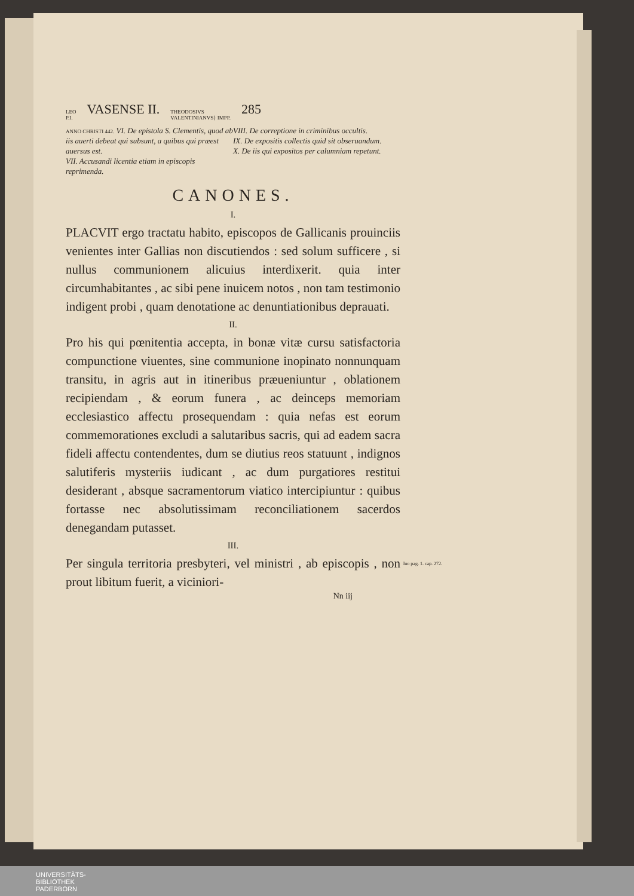LEO
P.I. VASENSE II. THEODOSIVS
VALENTINIANVS} IMPP. 285
ANNO CHRISTI 442. VI. De epistola S. Clementis, quod ab iis auerti debeat qui subsunt, a quibus qui præest auersus est.
VII. Accusandi licentia etiam in episcopis reprimenda.
VIII. De correptione in criminibus occultis.
IX. De expositis collectis quid sit obseruandum.
X. De iis qui expositos per calumniam repetunt.
CANONES.
I.
PLACVIT ergo tractatu habito, episcopos de Gallicanis prouinciis venientes inter Gallias non discutiendos : sed solum sufficere , si nullus communionem alicuius interdixerit. quia inter circumhabitantes , ac sibi pene inuicem notos , non tam testimonio indigent probi , quam denotatione ac denuntiationibus deprauati.
II.
Pro his qui pœnitentia accepta, in bonæ vitæ cursu satisfactoria compunctione viuentes, sine communione inopinato nonnunquam transitu, in agris aut in itineribus præueniuntur , oblationem recipiendam , & eorum funera , ac deinceps memoriam ecclesiastico affectu prosequendam : quia nefas est eorum commemorationes excludi a salutaribus sacris, qui ad eadem sacra fideli affectu contendentes, dum se diutius reos statuunt , indignos salutiferis mysteriis iudicant , ac dum purgatiores restitui desiderant , absque sacramentorum viatico intercipiuntur : quibus fortasse nec absolutissimam reconciliationem sacerdos denegandam putasset.
III.
Iuo pag. 1. cap. 272. Per singula territoria presbyteri, vel ministri , ab episcopis , non prout libitum fuerit, a viciniori-
Nn iij
UNIVERSITÄTS-
BIBLIOTHEK
PADERBORN